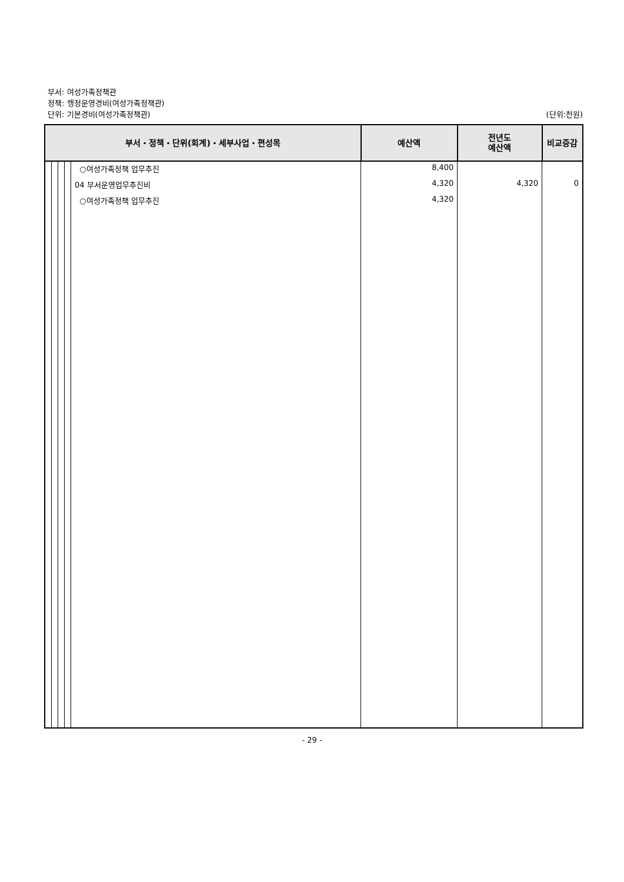부서: 여성가족정책관
정책: 행정운영경비(여성가족정책관)
단위: 기본경비(여성가족정책관)
(단위:천원)
| 부서・정책・단위(회계)・세부사업・편성목 | | | | | 예산액 | 전년도 예산액 | 비교증감 |
| --- | --- | --- | --- | --- | --- | --- | --- |
| | | | | ○여성가족정책 업무추진 | 8,400 | | |
| | | | | 04 부서운영업무추진비 | 4,320 | 4,320 | 0 |
| | | | | ○여성가족정책 업무추진 | 4,320 | | |
- 29 -